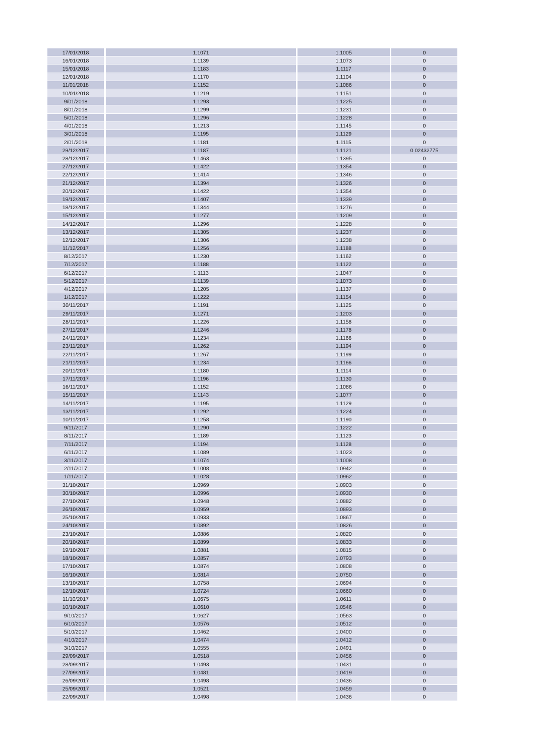| 17/01/2018 | 1.1071 | 1.1005 | 0 |
| 16/01/2018 | 1.1139 | 1.1073 | 0 |
| 15/01/2018 | 1.1183 | 1.1117 | 0 |
| 12/01/2018 | 1.1170 | 1.1104 | 0 |
| 11/01/2018 | 1.1152 | 1.1086 | 0 |
| 10/01/2018 | 1.1219 | 1.1151 | 0 |
| 9/01/2018 | 1.1293 | 1.1225 | 0 |
| 8/01/2018 | 1.1299 | 1.1231 | 0 |
| 5/01/2018 | 1.1296 | 1.1228 | 0 |
| 4/01/2018 | 1.1213 | 1.1145 | 0 |
| 3/01/2018 | 1.1195 | 1.1129 | 0 |
| 2/01/2018 | 1.1181 | 1.1115 | 0 |
| 29/12/2017 | 1.1187 | 1.1121 | 0.02432775 |
| 28/12/2017 | 1.1463 | 1.1395 | 0 |
| 27/12/2017 | 1.1422 | 1.1354 | 0 |
| 22/12/2017 | 1.1414 | 1.1346 | 0 |
| 21/12/2017 | 1.1394 | 1.1326 | 0 |
| 20/12/2017 | 1.1422 | 1.1354 | 0 |
| 19/12/2017 | 1.1407 | 1.1339 | 0 |
| 18/12/2017 | 1.1344 | 1.1276 | 0 |
| 15/12/2017 | 1.1277 | 1.1209 | 0 |
| 14/12/2017 | 1.1296 | 1.1228 | 0 |
| 13/12/2017 | 1.1305 | 1.1237 | 0 |
| 12/12/2017 | 1.1306 | 1.1238 | 0 |
| 11/12/2017 | 1.1256 | 1.1188 | 0 |
| 8/12/2017 | 1.1230 | 1.1162 | 0 |
| 7/12/2017 | 1.1188 | 1.1122 | 0 |
| 6/12/2017 | 1.1113 | 1.1047 | 0 |
| 5/12/2017 | 1.1139 | 1.1073 | 0 |
| 4/12/2017 | 1.1205 | 1.1137 | 0 |
| 1/12/2017 | 1.1222 | 1.1154 | 0 |
| 30/11/2017 | 1.1191 | 1.1125 | 0 |
| 29/11/2017 | 1.1271 | 1.1203 | 0 |
| 28/11/2017 | 1.1226 | 1.1158 | 0 |
| 27/11/2017 | 1.1246 | 1.1178 | 0 |
| 24/11/2017 | 1.1234 | 1.1166 | 0 |
| 23/11/2017 | 1.1262 | 1.1194 | 0 |
| 22/11/2017 | 1.1267 | 1.1199 | 0 |
| 21/11/2017 | 1.1234 | 1.1166 | 0 |
| 20/11/2017 | 1.1180 | 1.1114 | 0 |
| 17/11/2017 | 1.1196 | 1.1130 | 0 |
| 16/11/2017 | 1.1152 | 1.1086 | 0 |
| 15/11/2017 | 1.1143 | 1.1077 | 0 |
| 14/11/2017 | 1.1195 | 1.1129 | 0 |
| 13/11/2017 | 1.1292 | 1.1224 | 0 |
| 10/11/2017 | 1.1258 | 1.1190 | 0 |
| 9/11/2017 | 1.1290 | 1.1222 | 0 |
| 8/11/2017 | 1.1189 | 1.1123 | 0 |
| 7/11/2017 | 1.1194 | 1.1128 | 0 |
| 6/11/2017 | 1.1089 | 1.1023 | 0 |
| 3/11/2017 | 1.1074 | 1.1008 | 0 |
| 2/11/2017 | 1.1008 | 1.0942 | 0 |
| 1/11/2017 | 1.1028 | 1.0962 | 0 |
| 31/10/2017 | 1.0969 | 1.0903 | 0 |
| 30/10/2017 | 1.0996 | 1.0930 | 0 |
| 27/10/2017 | 1.0948 | 1.0882 | 0 |
| 26/10/2017 | 1.0959 | 1.0893 | 0 |
| 25/10/2017 | 1.0933 | 1.0867 | 0 |
| 24/10/2017 | 1.0892 | 1.0826 | 0 |
| 23/10/2017 | 1.0886 | 1.0820 | 0 |
| 20/10/2017 | 1.0899 | 1.0833 | 0 |
| 19/10/2017 | 1.0881 | 1.0815 | 0 |
| 18/10/2017 | 1.0857 | 1.0793 | 0 |
| 17/10/2017 | 1.0874 | 1.0808 | 0 |
| 16/10/2017 | 1.0814 | 1.0750 | 0 |
| 13/10/2017 | 1.0758 | 1.0694 | 0 |
| 12/10/2017 | 1.0724 | 1.0660 | 0 |
| 11/10/2017 | 1.0675 | 1.0611 | 0 |
| 10/10/2017 | 1.0610 | 1.0546 | 0 |
| 9/10/2017 | 1.0627 | 1.0563 | 0 |
| 6/10/2017 | 1.0576 | 1.0512 | 0 |
| 5/10/2017 | 1.0462 | 1.0400 | 0 |
| 4/10/2017 | 1.0474 | 1.0412 | 0 |
| 3/10/2017 | 1.0555 | 1.0491 | 0 |
| 29/09/2017 | 1.0518 | 1.0456 | 0 |
| 28/09/2017 | 1.0493 | 1.0431 | 0 |
| 27/09/2017 | 1.0481 | 1.0419 | 0 |
| 26/09/2017 | 1.0498 | 1.0436 | 0 |
| 25/09/2017 | 1.0521 | 1.0459 | 0 |
| 22/09/2017 | 1.0498 | 1.0436 | 0 |